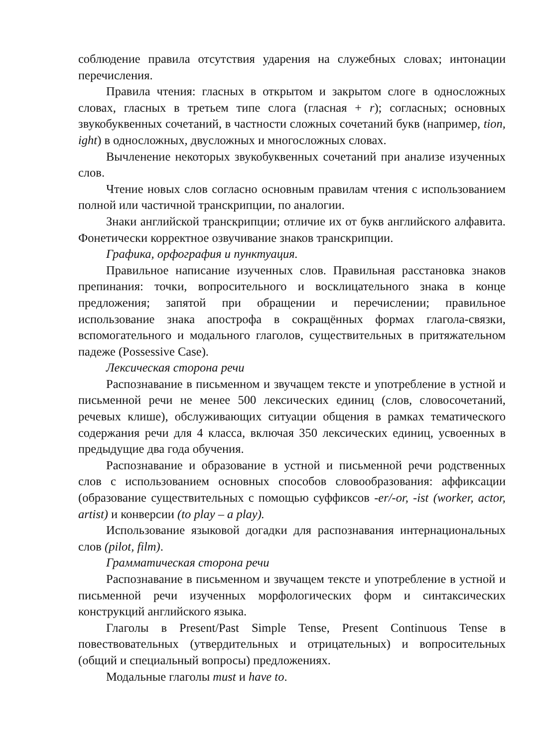соблюдение правила отсутствия ударения на служебных словах; интонации перечисления.
Правила чтения: гласных в открытом и закрытом слоге в односложных словах, гласных в третьем типе слога (гласная + r); согласных; основных звукобуквенных сочетаний, в частности сложных сочетаний букв (например, tion, ight) в односложных, двусложных и многосложных словах.
Вычленение некоторых звукобуквенных сочетаний при анализе изученных слов.
Чтение новых слов согласно основным правилам чтения с использованием полной или частичной транскрипции, по аналогии.
Знаки английской транскрипции; отличие их от букв английского алфавита. Фонетически корректное озвучивание знаков транскрипции.
Графика, орфография и пунктуация.
Правильное написание изученных слов. Правильная расстановка знаков препинания: точки, вопросительного и восклицательного знака в конце предложения; запятой при обращении и перечислении; правильное использование знака апострофа в сокращённых формах глагола-связки, вспомогательного и модального глаголов, существительных в притяжательном падеже (Possessive Case).
Лексическая сторона речи
Распознавание в письменном и звучащем тексте и употребление в устной и письменной речи не менее 500 лексических единиц (слов, словосочетаний, речевых клише), обслуживающих ситуации общения в рамках тематического содержания речи для 4 класса, включая 350 лексических единиц, усвоенных в предыдущие два года обучения.
Распознавание и образование в устной и письменной речи родственных слов с использованием основных способов словообразования: аффиксации (образование существительных с помощью суффиксов -er/-or, -ist (worker, actor, artist) и конверсии (to play – a play).
Использование языковой догадки для распознавания интернациональных слов (pilot, film).
Грамматическая сторона речи
Распознавание в письменном и звучащем тексте и употребление в устной и письменной речи изученных морфологических форм и синтаксических конструкций английского языка.
Глаголы в Present/Past Simple Tense, Present Continuous Tense в повествовательных (утвердительных и отрицательных) и вопросительных (общий и специальный вопросы) предложениях.
Модальные глаголы must и have to.